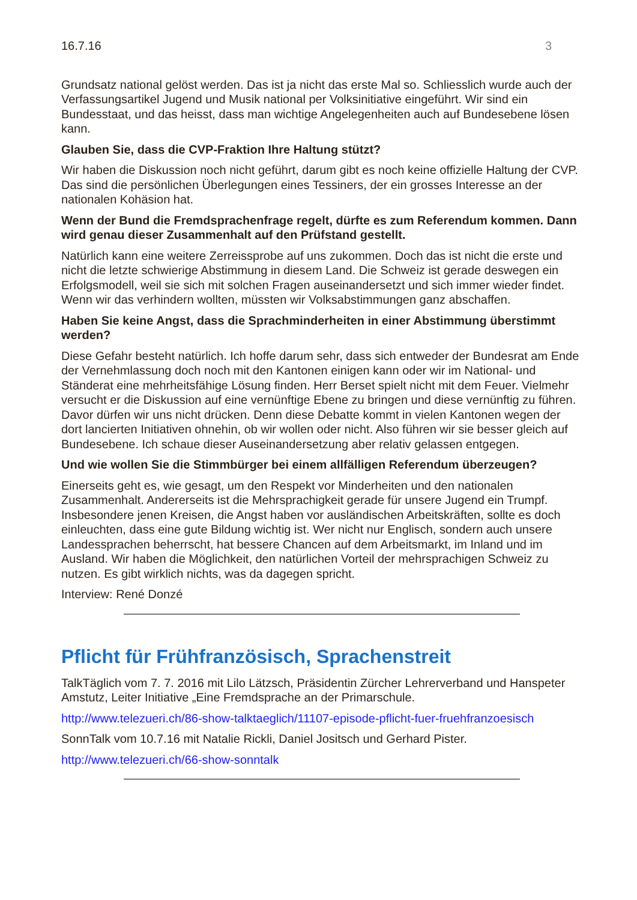16.7.16 3
Grundsatz national gelöst werden. Das ist ja nicht das erste Mal so. Schliesslich wurde auch der Verfassungsartikel Jugend und Musik national per Volksinitiative eingeführt. Wir sind ein Bundesstaat, und das heisst, dass man wichtige Angelegenheiten auch auf Bundesebene lösen kann.
Glauben Sie, dass die CVP-Fraktion Ihre Haltung stützt?
Wir haben die Diskussion noch nicht geführt, darum gibt es noch keine offizielle Haltung der CVP. Das sind die persönlichen Überlegungen eines Tessiners, der ein grosses Interesse an der nationalen Kohäsion hat.
Wenn der Bund die Fremdsprachenfrage regelt, dürfte es zum Referendum kommen. Dann wird genau dieser Zusammenhalt auf den Prüfstand gestellt.
Natürlich kann eine weitere Zerreissprobe auf uns zukommen. Doch das ist nicht die erste und nicht die letzte schwierige Abstimmung in diesem Land. Die Schweiz ist gerade deswegen ein Erfolgsmodell, weil sie sich mit solchen Fragen auseinandersetzt und sich immer wieder findet. Wenn wir das verhindern wollten, müssten wir Volksabstimmungen ganz abschaffen.
Haben Sie keine Angst, dass die Sprachminderheiten in einer Abstimmung überstimmt werden?
Diese Gefahr besteht natürlich. Ich hoffe darum sehr, dass sich entweder der Bundesrat am Ende der Vernehmlassung doch noch mit den Kantonen einigen kann oder wir im National- und Ständerat eine mehrheitsfähige Lösung finden. Herr Berset spielt nicht mit dem Feuer. Vielmehr versucht er die Diskussion auf eine vernünftige Ebene zu bringen und diese vernünftig zu führen. Davor dürfen wir uns nicht drücken. Denn diese Debatte kommt in vielen Kantonen wegen der dort lancierten Initiativen ohnehin, ob wir wollen oder nicht. Also führen wir sie besser gleich auf Bundesebene. Ich schaue dieser Auseinandersetzung aber relativ gelassen entgegen.
Und wie wollen Sie die Stimmbürger bei einem allfälligen Referendum überzeugen?
Einerseits geht es, wie gesagt, um den Respekt vor Minderheiten und den nationalen Zusammenhalt. Andererseits ist die Mehrsprachigkeit gerade für unsere Jugend ein Trumpf. Insbesondere jenen Kreisen, die Angst haben vor ausländischen Arbeitskräften, sollte es doch einleuchten, dass eine gute Bildung wichtig ist. Wer nicht nur Englisch, sondern auch unsere Landessprachen beherrscht, hat bessere Chancen auf dem Arbeitsmarkt, im Inland und im Ausland. Wir haben die Möglichkeit, den natürlichen Vorteil der mehrsprachigen Schweiz zu nutzen. Es gibt wirklich nichts, was da dagegen spricht.
Interview: René Donzé
Pflicht für Frühfranzösisch, Sprachenstreit
TalkTäglich vom 7. 7. 2016 mit Lilo Lätzsch, Präsidentin Zürcher Lehrerverband und Hanspeter Amstutz, Leiter Initiative „Eine Fremdsprache an der Primarschule.
http://www.telezueri.ch/86-show-talktaeglich/11107-episode-pflicht-fuer-fruehfranzoesisch
SonnTalk vom 10.7.16 mit Natalie Rickli, Daniel Jositsch und Gerhard Pister.
http://www.telezueri.ch/66-show-sonntalk